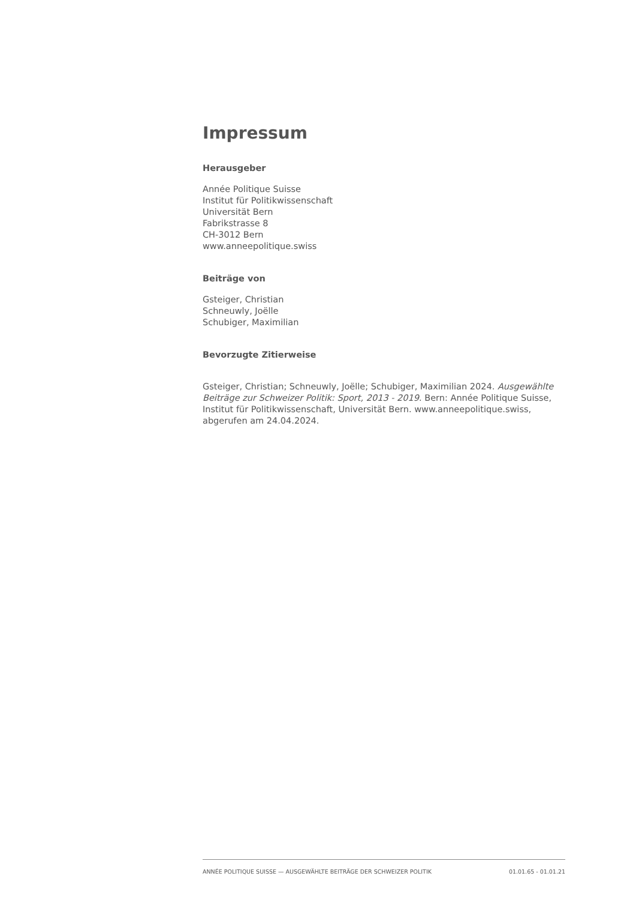Impressum
Herausgeber
Année Politique Suisse
Institut für Politikwissenschaft
Universität Bern
Fabrikstrasse 8
CH-3012 Bern
www.anneepolitique.swiss
Beiträge von
Gsteiger, Christian
Schneuwly, Joëlle
Schubiger, Maximilian
Bevorzugte Zitierweise
Gsteiger, Christian; Schneuwly, Joëlle; Schubiger, Maximilian 2024. Ausgewählte Beiträge zur Schweizer Politik: Sport, 2013 - 2019. Bern: Année Politique Suisse, Institut für Politikwissenschaft, Universität Bern. www.anneepolitique.swiss, abgerufen am 24.04.2024.
ANNÉE POLITIQUE SUISSE — AUSGEWÄHLTE BEITRÄGE DER SCHWEIZER POLITIK 01.01.65 - 01.01.21